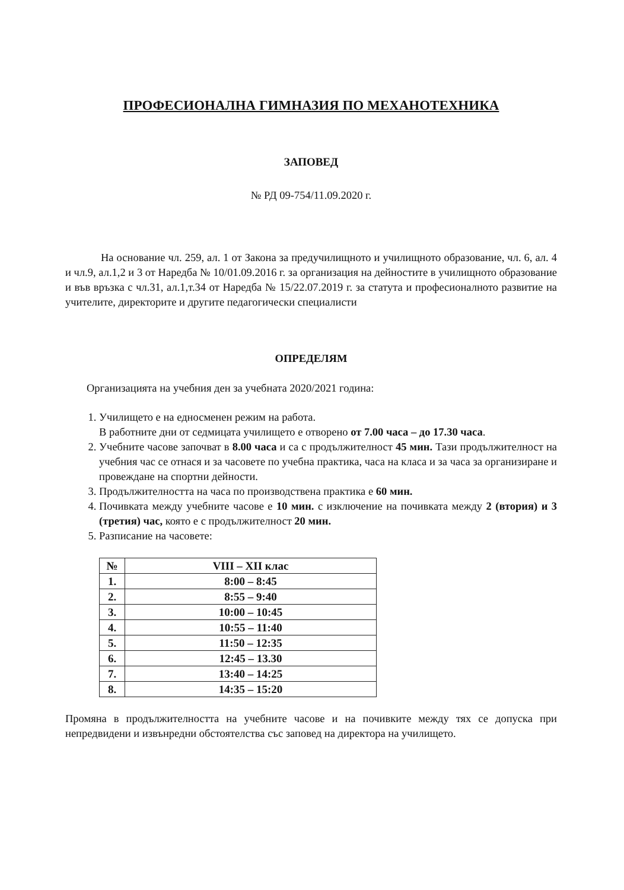ПРОФЕСИОНАЛНА ГИМНАЗИЯ ПО МЕХАНОТЕХНИКА
ЗАПОВЕД
№ РД 09-754/11.09.2020 г.
На основание чл. 259, ал. 1 от Закона за предучилищното и училищното образование, чл. 6, ал. 4 и чл.9, ал.1,2 и 3 от Наредба № 10/01.09.2016 г. за организация на дейностите в училищното образование и във връзка с чл.31, ал.1,т.34 от Наредба № 15/22.07.2019 г. за статута и професионалното развитие на учителите, директорите и другите педагогически специалисти
ОПРЕДЕЛЯМ
Организацията на учебния ден за учебната 2020/2021 година:
1. Училището е на едносменен режим на работа.
В работните дни от седмицата училището е отворено от 7.00 часа – до 17.30 часа.
2. Учебните часове започват в 8.00 часа и са с продължителност 45 мин. Тази продължителност на учебния час се отнася и за часовете по учебна практика, часа на класа и за часа за организиране и провеждане на спортни дейности.
3. Продължителността на часа по производствена практика е 60 мин.
4. Почивката между учебните часове е 10 мин. с изключение на почивката между 2 (втория) и 3 (третия) час, която е с продължителност 20 мин.
5. Разписание на часовете:
| № | VIII – XII клас |
| --- | --- |
| 1. | 8:00 – 8:45 |
| 2. | 8:55 – 9:40 |
| 3. | 10:00 – 10:45 |
| 4. | 10:55 – 11:40 |
| 5. | 11:50 – 12:35 |
| 6. | 12:45 – 13.30 |
| 7. | 13:40 – 14:25 |
| 8. | 14:35 – 15:20 |
Промяна в продължителността на учебните часове и на почивките между тях се допуска при непредвидени и извънредни обстоятелства със заповед на директора на училището.